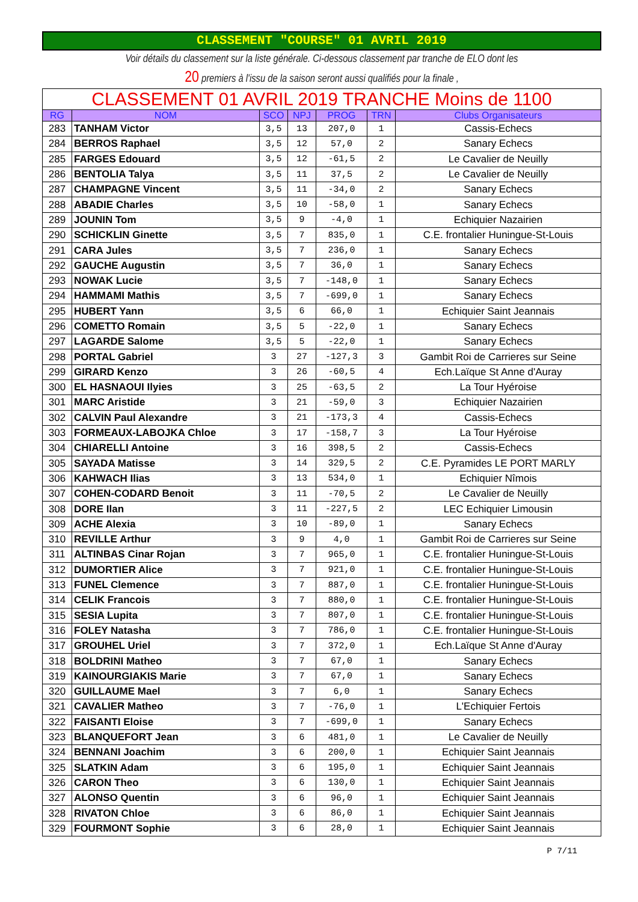CLASSEMENT "COURSE" 01 AVRIL 2019
Voir détails du classement sur la liste générale. Ci-dessous classement par tranche de ELO dont les
20 premiers à l'issu de la saison seront aussi qualifiés pour la finale ,
| CLASSEMENT 01 AVRIL 2019 TRANCHE Moins de 1100 | | | | | | |
| --- | --- | --- | --- | --- | --- | --- |
| RG | NOM | SCO | NPJ | PROG | TRN | Clubs Organisateurs |
| 283 | TANHAM Victor | 3,5 | 13 | 207,0 | 1 | Cassis-Echecs |
| 284 | BERROS Raphael | 3,5 | 12 | 57,0 | 2 | Sanary Echecs |
| 285 | FARGES Edouard | 3,5 | 12 | -61,5 | 2 | Le Cavalier de Neuilly |
| 286 | BENTOLIA Talya | 3,5 | 11 | 37,5 | 2 | Le Cavalier de Neuilly |
| 287 | CHAMPAGNE Vincent | 3,5 | 11 | -34,0 | 2 | Sanary Echecs |
| 288 | ABADIE Charles | 3,5 | 10 | -58,0 | 1 | Sanary Echecs |
| 289 | JOUNIN Tom | 3,5 | 9 | -4,0 | 1 | Echiquier Nazairien |
| 290 | SCHICKLIN Ginette | 3,5 | 7 | 835,0 | 1 | C.E. frontalier Huningue-St-Louis |
| 291 | CARA Jules | 3,5 | 7 | 236,0 | 1 | Sanary Echecs |
| 292 | GAUCHE Augustin | 3,5 | 7 | 36,0 | 1 | Sanary Echecs |
| 293 | NOWAK Lucie | 3,5 | 7 | -148,0 | 1 | Sanary Echecs |
| 294 | HAMMAMI Mathis | 3,5 | 7 | -699,0 | 1 | Sanary Echecs |
| 295 | HUBERT Yann | 3,5 | 6 | 66,0 | 1 | Echiquier Saint Jeannais |
| 296 | COMETTO Romain | 3,5 | 5 | -22,0 | 1 | Sanary Echecs |
| 297 | LAGARDE Salome | 3,5 | 5 | -22,0 | 1 | Sanary Echecs |
| 298 | PORTAL Gabriel | 3 | 27 | -127,3 | 3 | Gambit Roi de Carrieres sur Seine |
| 299 | GIRARD Kenzo | 3 | 26 | -60,5 | 4 | Ech.Laïque St Anne d'Auray |
| 300 | EL HASNAOUI Ilyies | 3 | 25 | -63,5 | 2 | La Tour Hyéroise |
| 301 | MARC Aristide | 3 | 21 | -59,0 | 3 | Echiquier Nazairien |
| 302 | CALVIN Paul Alexandre | 3 | 21 | -173,3 | 4 | Cassis-Echecs |
| 303 | FORMEAUX-LABOJKA Chloe | 3 | 17 | -158,7 | 3 | La Tour Hyéroise |
| 304 | CHIARELLI Antoine | 3 | 16 | 398,5 | 2 | Cassis-Echecs |
| 305 | SAYADA Matisse | 3 | 14 | 329,5 | 2 | C.E. Pyramides LE PORT MARLY |
| 306 | KAHWACH Ilias | 3 | 13 | 534,0 | 1 | Echiquier Nîmois |
| 307 | COHEN-CODARD Benoit | 3 | 11 | -70,5 | 2 | Le Cavalier de Neuilly |
| 308 | DORE Ilan | 3 | 11 | -227,5 | 2 | LEC Echiquier Limousin |
| 309 | ACHE Alexia | 3 | 10 | -89,0 | 1 | Sanary Echecs |
| 310 | REVILLE Arthur | 3 | 9 | 4,0 | 1 | Gambit Roi de Carrieres sur Seine |
| 311 | ALTINBAS Cinar Rojan | 3 | 7 | 965,0 | 1 | C.E. frontalier Huningue-St-Louis |
| 312 | DUMORTIER Alice | 3 | 7 | 921,0 | 1 | C.E. frontalier Huningue-St-Louis |
| 313 | FUNEL Clemence | 3 | 7 | 887,0 | 1 | C.E. frontalier Huningue-St-Louis |
| 314 | CELIK Francois | 3 | 7 | 880,0 | 1 | C.E. frontalier Huningue-St-Louis |
| 315 | SESIA Lupita | 3 | 7 | 807,0 | 1 | C.E. frontalier Huningue-St-Louis |
| 316 | FOLEY Natasha | 3 | 7 | 786,0 | 1 | C.E. frontalier Huningue-St-Louis |
| 317 | GROUHEL Uriel | 3 | 7 | 372,0 | 1 | Ech.Laïque St Anne d'Auray |
| 318 | BOLDRINI Matheo | 3 | 7 | 67,0 | 1 | Sanary Echecs |
| 319 | KAINOURGIAKIS Marie | 3 | 7 | 67,0 | 1 | Sanary Echecs |
| 320 | GUILLAUME Mael | 3 | 7 | 6,0 | 1 | Sanary Echecs |
| 321 | CAVALIER Matheo | 3 | 7 | -76,0 | 1 | L'Echiquier Fertois |
| 322 | FAISANTI Eloise | 3 | 7 | -699,0 | 1 | Sanary Echecs |
| 323 | BLANQUEFORT Jean | 3 | 6 | 481,0 | 1 | Le Cavalier de Neuilly |
| 324 | BENNANI Joachim | 3 | 6 | 200,0 | 1 | Echiquier Saint Jeannais |
| 325 | SLATKIN Adam | 3 | 6 | 195,0 | 1 | Echiquier Saint Jeannais |
| 326 | CARON Theo | 3 | 6 | 130,0 | 1 | Echiquier Saint Jeannais |
| 327 | ALONSO Quentin | 3 | 6 | 96,0 | 1 | Echiquier Saint Jeannais |
| 328 | RIVATON Chloe | 3 | 6 | 86,0 | 1 | Echiquier Saint Jeannais |
| 329 | FOURMONT Sophie | 3 | 6 | 28,0 | 1 | Echiquier Saint Jeannais |
P 7/11